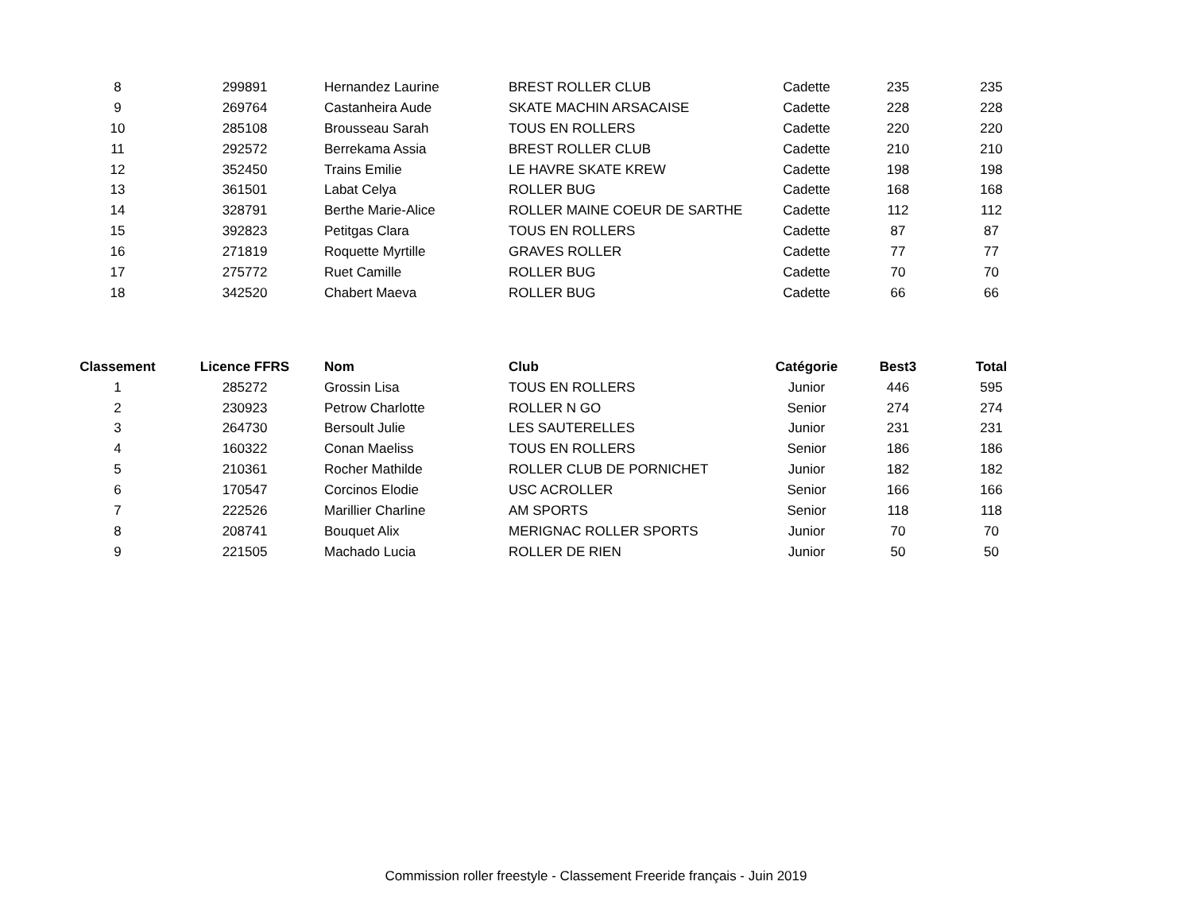| 8 | 299891 | Hernandez Laurine | BREST ROLLER CLUB | Cadette | 235 | 235 |
| 9 | 269764 | Castanheira Aude | SKATE MACHIN ARSACAISE | Cadette | 228 | 228 |
| 10 | 285108 | Brousseau Sarah | TOUS EN ROLLERS | Cadette | 220 | 220 |
| 11 | 292572 | Berrekama Assia | BREST ROLLER CLUB | Cadette | 210 | 210 |
| 12 | 352450 | Trains Emilie | LE HAVRE SKATE KREW | Cadette | 198 | 198 |
| 13 | 361501 | Labat Celya | ROLLER BUG | Cadette | 168 | 168 |
| 14 | 328791 | Berthe Marie-Alice | ROLLER MAINE COEUR DE SARTHE | Cadette | 112 | 112 |
| 15 | 392823 | Petitgas Clara | TOUS EN ROLLERS | Cadette | 87 | 87 |
| 16 | 271819 | Roquette Myrtille | GRAVES ROLLER | Cadette | 77 | 77 |
| 17 | 275772 | Ruet Camille | ROLLER BUG | Cadette | 70 | 70 |
| 18 | 342520 | Chabert Maeva | ROLLER BUG | Cadette | 66 | 66 |
| Classement | Licence FFRS | Nom | Club | Catégorie | Best3 | Total |
| --- | --- | --- | --- | --- | --- | --- |
| 1 | 285272 | Grossin Lisa | TOUS EN ROLLERS | Junior | 446 | 595 |
| 2 | 230923 | Petrow Charlotte | ROLLER N GO | Senior | 274 | 274 |
| 3 | 264730 | Bersoult Julie | LES SAUTERELLES | Junior | 231 | 231 |
| 4 | 160322 | Conan Maeliss | TOUS EN ROLLERS | Senior | 186 | 186 |
| 5 | 210361 | Rocher Mathilde | ROLLER CLUB DE PORNICHET | Junior | 182 | 182 |
| 6 | 170547 | Corcinos Elodie | USC ACROLLER | Senior | 166 | 166 |
| 7 | 222526 | Marillier Charline | AM SPORTS | Senior | 118 | 118 |
| 8 | 208741 | Bouquet Alix | MERIGNAC ROLLER SPORTS | Junior | 70 | 70 |
| 9 | 221505 | Machado Lucia | ROLLER DE RIEN | Junior | 50 | 50 |
Commission roller freestyle - Classement Freeride français - Juin 2019